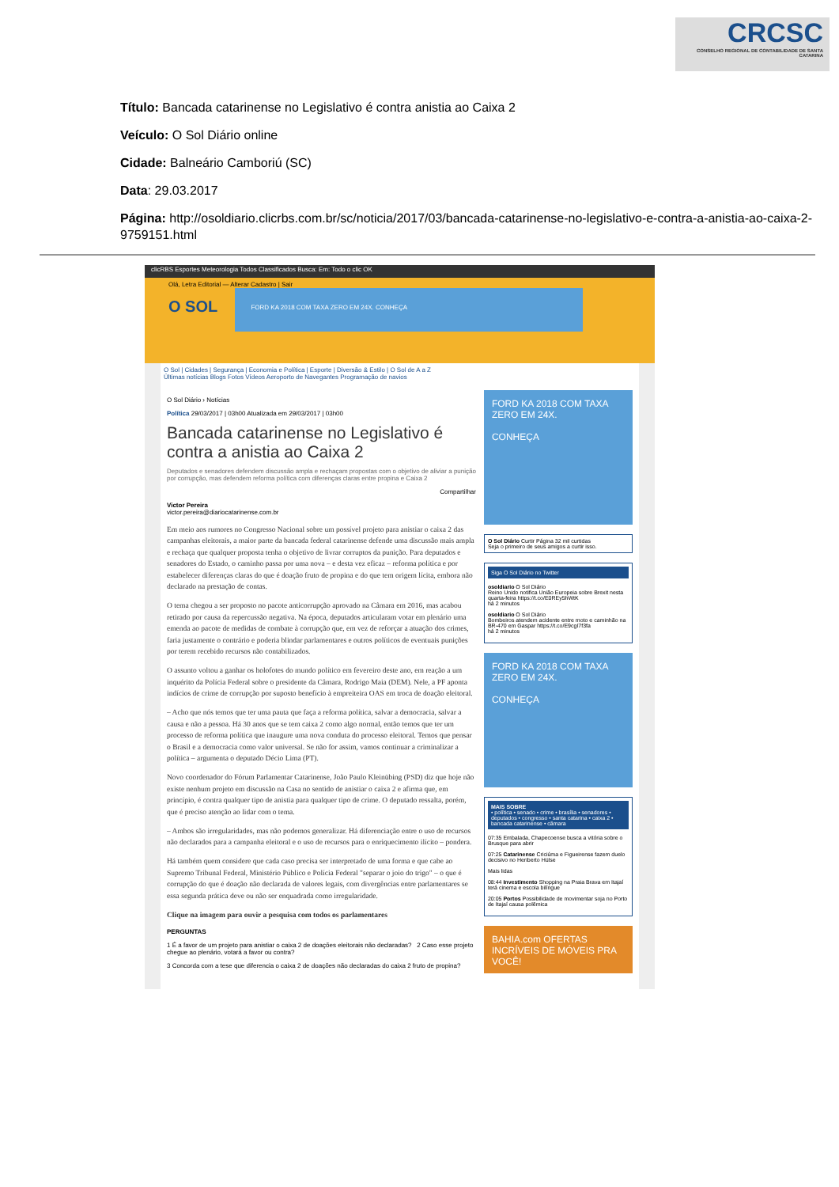CRCSC
CONSELHO REGIONAL DE CONTABILIDADE DE SANTA CATARINA
Título: Bancada catarinense no Legislativo é contra anistia ao Caixa 2
Veículo: O Sol Diário online
Cidade: Balneário Camboriú (SC)
Data: 29.03.2017
Página: http://osoldiario.clicrbs.com.br/sc/noticia/2017/03/bancada-catarinense-no-legislativo-e-contra-a-anistia-ao-caixa-2-9759151.html
clicRBS Esportes Meteorologia Todos Classificados Busca: Em: Todo o clic OK
Olá, Letra Editorial — Alterar Cadastro | Sair
O SOL FORD KA 2018 COM TAXA ZERO EM 24X. CONHEÇA
O Sol | Cidades | Segurança | Economia e Política | Esporte | Diversão & Estilo | O Sol de A a Z
Últimas notícias Blogs Fotos Vídeos Aeroporto de Navegantes Programação de navios
O Sol Diário › Notícias
Política 29/03/2017 | 03h00 Atualizada em 29/03/2017 | 03h00
Bancada catarinense no Legislativo é contra a anistia ao Caixa 2
Deputados e senadores defendem discussão ampla e rechaçam propostas com o objetivo de aliviar a punição por corrupção, mas defendem reforma política com diferenças claras entre propina e Caixa 2
Compartilhar
Victor Pereira
victor.pereira@diariocatarinense.com.br
Em meio aos rumores no Congresso Nacional sobre um possível projeto para anistiar o caixa 2 das campanhas eleitorais, a maior parte da bancada federal catarinense defende uma discussão mais ampla e rechaça que qualquer proposta tenha o objetivo de livrar corruptos da punição. Para deputados e senadores do Estado, o caminho passa por uma nova – e desta vez eficaz – reforma política e por estabelecer diferenças claras do que é doação fruto de propina e do que tem origem lícita, embora não declarado na prestação de contas.
O tema chegou a ser proposto no pacote anticorrupção aprovado na Câmara em 2016, mas acabou retirado por causa da repercussão negativa. Na época, deputados articularam votar em plenário uma emenda ao pacote de medidas de combate à corrupção que, em vez de reforçar a atuação dos crimes, faria justamente o contrário e poderia blindar parlamentares e outros políticos de eventuais punições por terem recebido recursos não contabilizados.
O assunto voltou a ganhar os holofotes do mundo político em fevereiro deste ano, em reação a um inquérito da Polícia Federal sobre o presidente da Câmara, Rodrigo Maia (DEM). Nele, a PF aponta indícios de crime de corrupção por suposto benefício à empreiteira OAS em troca de doação eleitoral.
– Acho que nós temos que ter uma pauta que faça a reforma política, salvar a democracia, salvar a causa e não a pessoa. Há 30 anos que se tem caixa 2 como algo normal, então temos que ter um processo de reforma política que inaugure uma nova conduta do processo eleitoral. Temos que pensar o Brasil e a democracia como valor universal. Se não for assim, vamos continuar a criminalizar a política – argumenta o deputado Décio Lima (PT).
Novo coordenador do Fórum Parlamentar Catarinense, João Paulo Kleinübing (PSD) diz que hoje não existe nenhum projeto em discussão na Casa no sentido de anistiar o caixa 2 e afirma que, em princípio, é contra qualquer tipo de anistia para qualquer tipo de crime. O deputado ressalta, porém, que é preciso atenção ao lidar com o tema.
– Ambos são irregularidades, mas não podemos generalizar. Há diferenciação entre o uso de recursos não declarados para a campanha eleitoral e o uso de recursos para o enriquecimento ilícito – pondera.
Há também quem considere que cada caso precisa ser interpretado de uma forma e que cabe ao Supremo Tribunal Federal, Ministério Público e Polícia Federal "separar o joio do trigo" – o que é corrupção do que é doação não declarada de valores legais, com divergências entre parlamentares se essa segunda prática deve ou não ser enquadrada como irregularidade.
Clique na imagem para ouvir a pesquisa com todos os parlamentares
PERGUNTAS
1 É a favor de um projeto para anistiar o caixa 2 de doações eleitorais não declaradas? 2 Caso esse projeto chegue ao plenário, votará a favor ou contra?
3 Concorda com a tese que diferencia o caixa 2 de doações não declaradas do caixa 2 fruto de propina?
FORD KA 2018 COM TAXA ZERO EM 24X.
CONHEÇA
O Sol Diário Curtir Página 32 mil curtidas
Seja o primeiro de seus amigos a curtir isso.
Siga O Sol Diário no Twitter
osoldiario O Sol Diário
Reino Unido notifica União Europeia sobre Brexit nesta quarta-feira https://t.co/E0REy5hWtK
há 2 minutos
osoldiario O Sol Diário
Bombeiros atendem acidente entre moto e caminhão na BR-470 em Gaspar https://t.co/E9cgI7f3fa
há 2 minutos
FORD KA 2018 COM TAXA ZERO EM 24X.
CONHEÇA
MAIS SOBRE
• política • senado • crime • brasília • senadores • deputados • congresso • santa catarina • caixa 2 • bancada catarinense • câmara
07:35 Embalada, Chapecoense busca a vitória sobre o Brusque para abrir
07:25 Catarinense Criciúma e Figueirense fazem duelo decisivo no Heriberto Hülse
Mais lidas
08:44 Investimento Shopping na Praia Brava em Itajaí terá cinema e escola bilíngue
20:05 Portos Possibilidade de movimentar soja no Porto de Itajaí causa polêmica
BAHIA.com OFERTAS INCRÍVEIS DE MÓVEIS PRA VOCÊ!